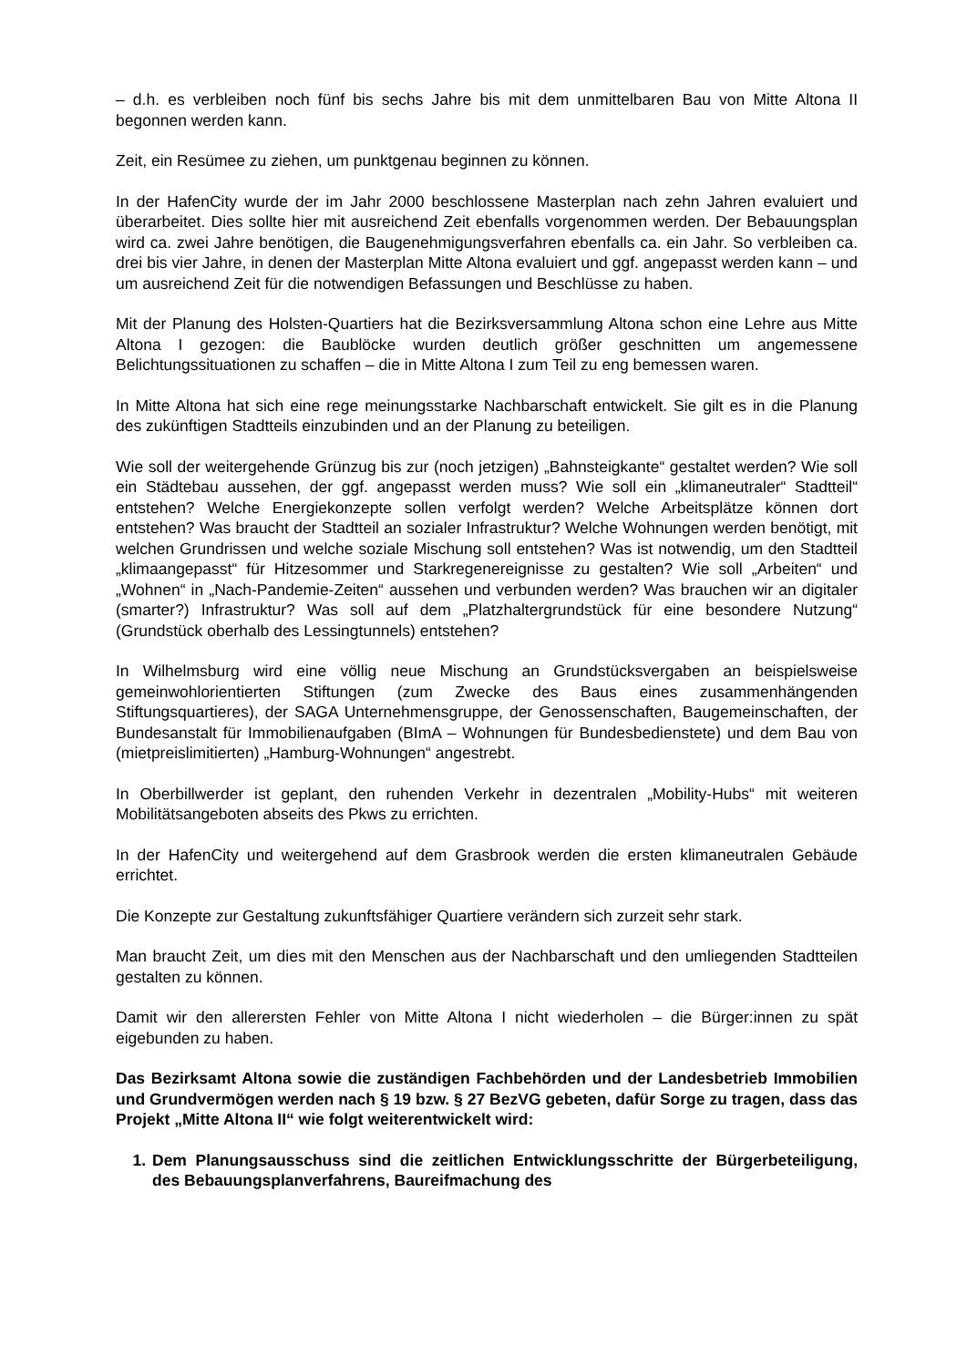– d.h. es verbleiben noch fünf bis sechs Jahre bis mit dem unmittelbaren Bau von Mitte Altona II begonnen werden kann.
Zeit, ein Resümee zu ziehen, um punktgenau beginnen zu können.
In der HafenCity wurde der im Jahr 2000 beschlossene Masterplan nach zehn Jahren evaluiert und überarbeitet. Dies sollte hier mit ausreichend Zeit ebenfalls vorgenommen werden. Der Bebauungsplan wird ca. zwei Jahre benötigen, die Baugenehmigungsverfahren ebenfalls ca. ein Jahr. So verbleiben ca. drei bis vier Jahre, in denen der Masterplan Mitte Altona evaluiert und ggf. angepasst werden kann – und um ausreichend Zeit für die notwendigen Befassungen und Beschlüsse zu haben.
Mit der Planung des Holsten-Quartiers hat die Bezirksversammlung Altona schon eine Lehre aus Mitte Altona I gezogen: die Baublöcke wurden deutlich größer geschnitten um angemessene Belichtungssituationen zu schaffen – die in Mitte Altona I zum Teil zu eng bemessen waren.
In Mitte Altona hat sich eine rege meinungsstarke Nachbarschaft entwickelt. Sie gilt es in die Planung des zukünftigen Stadtteils einzubinden und an der Planung zu beteiligen.
Wie soll der weitergehende Grünzug bis zur (noch jetzigen) „Bahnsteigkante“ gestaltet werden? Wie soll ein Städtebau aussehen, der ggf. angepasst werden muss? Wie soll ein „klimaneutraler“ Stadtteil“ entstehen? Welche Energiekonzepte sollen verfolgt werden? Welche Arbeitsplätze können dort entstehen? Was braucht der Stadtteil an sozialer Infrastruktur? Welche Wohnungen werden benötigt, mit welchen Grundrissen und welche soziale Mischung soll entstehen? Was ist notwendig, um den Stadtteil „klimaangepasst“ für Hitzesommer und Starkregenereignisse zu gestalten? Wie soll „Arbeiten“ und „Wohnen“ in „Nach-Pandemie-Zeiten“ aussehen und verbunden werden? Was brauchen wir an digitaler (smarter?) Infrastruktur? Was soll auf dem „Platzhaltergrundstück für eine besondere Nutzung“ (Grundstück oberhalb des Lessingtunnels) entstehen?
In Wilhelmsburg wird eine völlig neue Mischung an Grundstücksvergaben an beispielsweise gemeinwohlorientierten Stiftungen (zum Zwecke des Baus eines zusammenhängenden Stiftungsquartieres), der SAGA Unternehmensgruppe, der Genossenschaften, Baugemeinschaften, der Bundesanstalt für Immobilienaufgaben (BImA – Wohnungen für Bundesbedienstete) und dem Bau von (mietpreislimitierten) „Hamburg-Wohnungen“ angestrebt.
In Oberbillwerder ist geplant, den ruhenden Verkehr in dezentralen „Mobility-Hubs“ mit weiteren Mobilitätsangeboten abseits des Pkws zu errichten.
In der HafenCity und weitergehend auf dem Grasbrook werden die ersten klimaneutralen Gebäude errichtet.
Die Konzepte zur Gestaltung zukunftsfähiger Quartiere verändern sich zurzeit sehr stark.
Man braucht Zeit, um dies mit den Menschen aus der Nachbarschaft und den umliegenden Stadtteilen gestalten zu können.
Damit wir den allerersten Fehler von Mitte Altona I nicht wiederholen – die Bürger:innen zu spät eigebunden zu haben.
Das Bezirksamt Altona sowie die zuständigen Fachbehörden und der Landesbetrieb Immobilien und Grundvermögen werden nach § 19 bzw. § 27 BezVG gebeten, dafür Sorge zu tragen, dass das Projekt „Mitte Altona II“ wie folgt weiterentwickelt wird:
1. Dem Planungsausschuss sind die zeitlichen Entwicklungsschritte der Bürgerbeteiligung, des Bebauungsplanverfahrens, Baureifmachung des